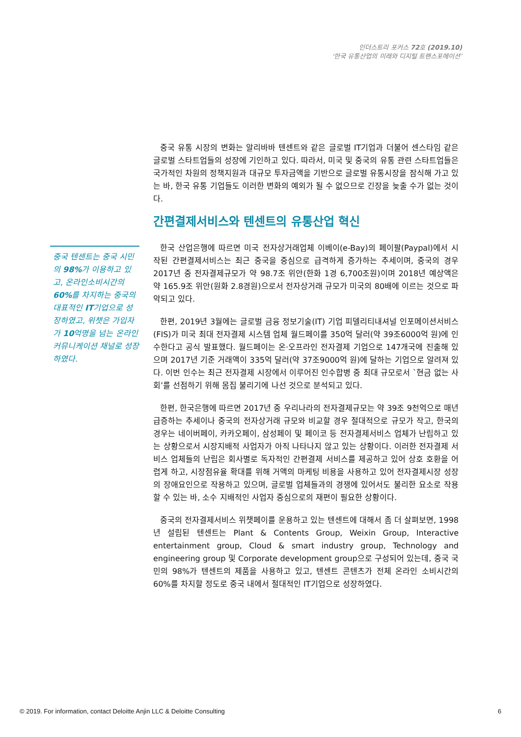인더스트리 포커스 72호 (2019.10)
‘한국 유통산업의 미래와 디지털 트랜스포메이션’
중국 유통 시장의 변화는 알리바바 텐센트와 같은 글로벌 IT기업과 더불어 센스타임 같은 글로벌 스타트업들의 성장에 기인하고 있다. 따라서, 미국 및 중국의 유통 관련 스타트업들은 국가적인 차원의 정책지원과 대규모 투자금액을 기반으로 글로벌 유통시장을 잠식해 가고 있는 바, 한국 유통 기업들도 이러한 변화의 예외가 될 수 없으므로 긴장을 늦출 수가 없는 것이다.
간편결제서비스와 텐센트의 유통산업 혁신
한국 산업은행에 따르면 미국 전자상거래업체 이베이(e-Bay)의 페이팔(Paypal)에서 시작된 간편결제서비스는 최근 중국을 중심으로 급격하게 증가하는 추세이며, 중국의 경우 2017년 중 전자결제규모가 약 98.7조 위안(한화 1경 6,700조원)이며 2018년 예상액은 약 165.9조 위안(원화 2.8경원)으로서 전자상거래 규모가 미국의 80배에 이르는 것으로 파악되고 있다.
한편, 2019년 3월에는 글로벌 금융 정보기술(IT) 기업 피델리티내셔널 인포메이션서비스(FIS)가 미국 최대 전자결제 시스템 업체 월드페이를 350억 달러(약 39조6000억 원)에 인수한다고 공식 발표했다. 월드페이는 온·오프라인 전자결제 기업으로 147개국에 진출해 있으며 2017년 기준 거래액이 335억 달러(약 37조9000억 원)에 달하는 기업으로 알려져 있다. 이번 인수는 최근 전자결제 시장에서 이루어진 인수합병 중 최대 규모로서 `현금 없는 사회’를 선점하기 위해 몸집 불리기에 나선 것으로 분석되고 있다.
한편, 한국은행에 따르면 2017년 중 우리나라의 전자결제규모는 약 39조 9천억으로 매년 급증하는 추세이나 중국의 전자상거래 규모와 비교할 경우 절대적으로 규모가 작고, 한국의 경우는 네이버페이, 카카오페이, 삼성페이 및 페이코 등 전자결제서비스 업체가 난립하고 있는 상황으로서 시장지배적 사업자가 아직 나타나지 않고 있는 상황이다. 이러한 전자결제 서비스 업체들의 난립은 회사별로 독자적인 간편결제 서비스를 제공하고 있어 상호 호환을 어렵게 하고, 시장점유율 확대를 위해 거액의 마케팅 비용을 사용하고 있어 전자결제시장 성장의 장애요인으로 작용하고 있으며, 글로벌 업체들과의 경쟁에 있어서도 불리한 요소로 작용할 수 있는 바, 소수 지배적인 사업자 중심으로의 재편이 필요한 상황이다.
중국의 전자결제서비스 위챗페이를 운용하고 있는 텐센트에 대해서 좀 더 살펴보면, 1998년 설립된 텐센트는 Plant & Contents Group, Weixin Group, Interactive entertainment group, Cloud & smart industry group, Technology and engineering group 및 Corporate development group으로 구성되어 있는데, 중국 국민의 98%가 텐센트의 제품을 사용하고 있고, 텐센트 콘텐츠가 전체 온라인 소비시간의 60%를 차지할 정도로 중국 내에서 절대적인 IT기업으로 성장하였다.
중국 텐센트는 중국 시민의 98% 가 이용하고 있고, 온라인소비시간의 60% 를 차지하는 중국의 대표적인 IT기업으로 성장하였고, 위챗은 가입자가 10억명을 넘는 온라인커뮤니케이션 채널로 성장하였다.
© 2019. For information, contact Deloitte Anjin LLC & Deloitte Consulting 6